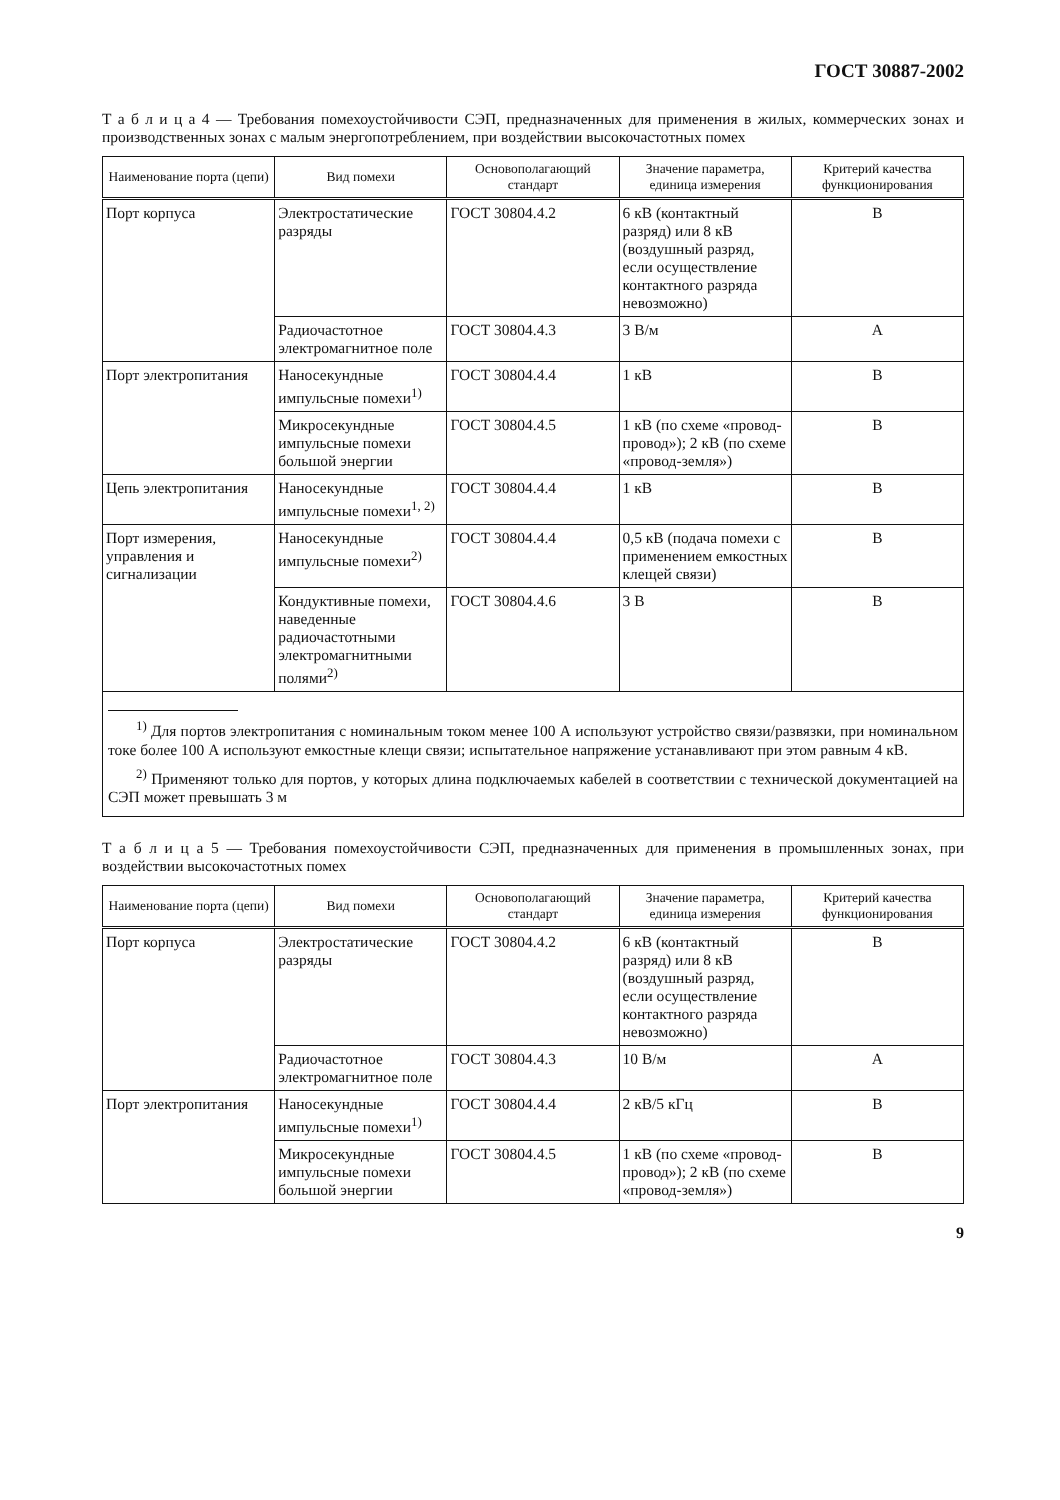ГОСТ 30887-2002
Т а б л и ц а 4 — Требования помехоустойчивости СЭП, предназначенных для применения в жилых, коммерческих зонах и производственных зонах с малым энергопотреблением, при воздействии высокочастотных помех
| Наименование порта (цепи) | Вид помехи | Основополагающий стандарт | Значение параметра, единица измерения | Критерий качества функционирования |
| --- | --- | --- | --- | --- |
| Порт корпуса | Электростатические разряды | ГОСТ 30804.4.2 | 6 кВ (контактный разряд) или 8 кВ (воздушный разряд, если осуществление контактного разряда невозможно) | B |
| | Радиочастотное электромагнитное поле | ГОСТ 30804.4.3 | 3 В/м | A |
| Порт электропитания | Наносекундные импульсные помехи<sup>1)</sup> | ГОСТ 30804.4.4 | 1 кВ | B |
| | Микросекундные импульсные помехи большой энергии | ГОСТ 30804.4.5 | 1 кВ (по схеме «провод-провод»); 2 кВ (по схеме «провод-земля») | B |
| Цепь электропитания | Наносекундные импульсные помехи<sup>1, 2)</sup> | ГОСТ 30804.4.4 | 1 кВ | B |
| Порт измерения, управления и сигнализации | Наносекундные импульсные помехи<sup>2)</sup> | ГОСТ 30804.4.4 | 0,5 кВ (подача помехи с применением емкостных клещей связи) | B |
| | Кондуктивные помехи, наведенные радиочастотными электромагнитными полями<sup>2)</sup> | ГОСТ 30804.4.6 | 3 В | B |
| <sup>1)</sup> Для портов электропитания с номинальным током менее 100 А используют устройство связи/развязки, при номинальном токе более 100 А используют емкостные клещи связи; испытательное напряжение устанавливают при этом равным 4 кВ. <sup>2)</sup> Применяют только для портов, у которых длина подключаемых кабелей в соответствии с технической документацией на СЭП может превышать 3 м | | | | |
Т а б л и ц а 5 — Требования помехоустойчивости СЭП, предназначенных для применения в промышленных зонах, при воздействии высокочастотных помех
| Наименование порта (цепи) | Вид помехи | Основополагающий стандарт | Значение параметра, единица измерения | Критерий качества функционирования |
| --- | --- | --- | --- | --- |
| Порт корпуса | Электростатические разряды | ГОСТ 30804.4.2 | 6 кВ (контактный разряд) или 8 кВ (воздушный разряд, если осуществление контактного разряда невозможно) | B |
| | Радиочастотное электромагнитное поле | ГОСТ 30804.4.3 | 10 В/м | A |
| Порт электропитания | Наносекундные импульсные помехи<sup>1)</sup> | ГОСТ 30804.4.4 | 2 кВ/5 кГц | B |
| | Микросекундные импульсные помехи большой энергии | ГОСТ 30804.4.5 | 1 кВ (по схеме «провод-провод»); 2 кВ (по схеме «провод-земля») | B |
9